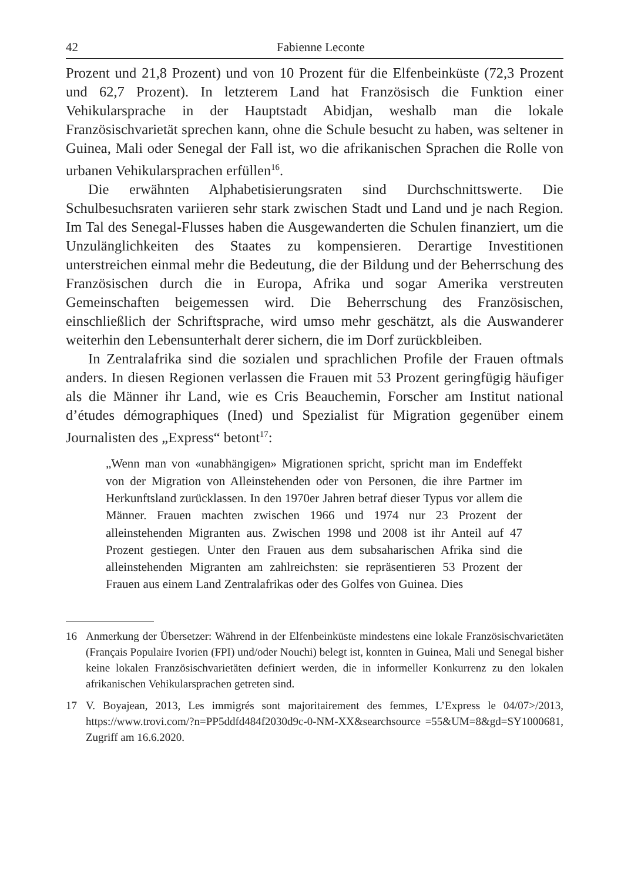42 Fabienne Leconte
Prozent und 21,8 Prozent) und von 10 Prozent für die Elfenbeinküste (72,3 Prozent und 62,7 Prozent). In letzterem Land hat Französisch die Funktion einer Vehikularsprache in der Hauptstadt Abidjan, weshalb man die lokale Französischvarietät sprechen kann, ohne die Schule besucht zu haben, was seltener in Guinea, Mali oder Senegal der Fall ist, wo die afrikanischen Sprachen die Rolle von urbanen Vehikularsprachen erfüllen<sup>16</sup>.
Die erwähnten Alphabetisierungsraten sind Durchschnittswerte. Die Schulbesuchsraten variieren sehr stark zwischen Stadt und Land und je nach Region. Im Tal des Senegal-Flusses haben die Ausgewanderten die Schulen finanziert, um die Unzulänglichkeiten des Staates zu kompensieren. Derartige Investitionen unterstreichen einmal mehr die Bedeutung, die der Bildung und der Beherrschung des Französischen durch die in Europa, Afrika und sogar Amerika verstreuten Gemeinschaften beigemessen wird. Die Beherrschung des Französischen, einschließlich der Schriftsprache, wird umso mehr geschätzt, als die Auswanderer weiterhin den Lebensunterhalt derer sichern, die im Dorf zurückbleiben.
In Zentralafrika sind die sozialen und sprachlichen Profile der Frauen oftmals anders. In diesen Regionen verlassen die Frauen mit 53 Prozent geringfügig häufiger als die Männer ihr Land, wie es Cris Beauchemin, Forscher am Institut national d’études démographiques (Ined) und Spezialist für Migration gegenüber einem Journalisten des „Express“ betont<sup>17</sup>:
„Wenn man von «unabhängigen» Migrationen spricht, spricht man im Endeffekt von der Migration von Alleinstehenden oder von Personen, die ihre Partner im Herkunftsland zurücklassen. In den 1970er Jahren betraf dieser Typus vor allem die Männer. Frauen machten zwischen 1966 und 1974 nur 23 Prozent der alleinstehenden Migranten aus. Zwischen 1998 und 2008 ist ihr Anteil auf 47 Prozent gestiegen. Unter den Frauen aus dem subsaharischen Afrika sind die alleinstehenden Migranten am zahlreichsten: sie repräsentieren 53 Prozent der Frauen aus einem Land Zentralafrikas oder des Golfes von Guinea. Dies
16 Anmerkung der Übersetzer: Während in der Elfenbeinküste mindestens eine lokale Französischvarietäten (Français Populaire Ivorien (FPI) und/oder Nouchi) belegt ist, konnten in Guinea, Mali und Senegal bisher keine lokalen Französischvarietäten definiert werden, die in informeller Konkurrenz zu den lokalen afrikanischen Vehikularsprachen getreten sind.
17 V. Boyajean, 2013, Les immigrés sont majoritairement des femmes, L’Express le 04/07>/2013, https://www.trovi.com/?n=PP5ddfd484f2030d9c-0-NM-XX&searchsource =55&UM=8&gd=SY1000681, Zugriff am 16.6.2020.